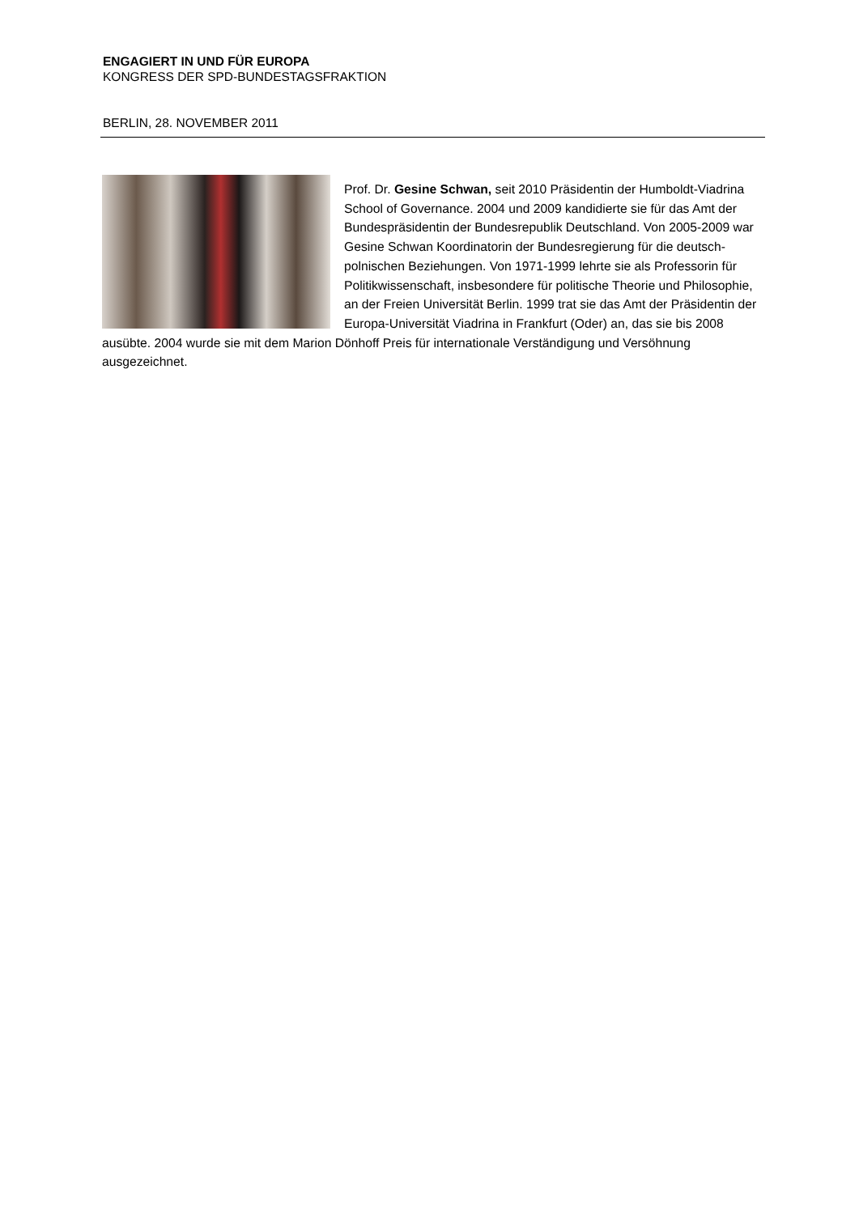ENGAGIERT IN UND FÜR EUROPA
KONGRESS DER SPD-BUNDESTAGSFRAKTION
BERLIN, 28. NOVEMBER 2011
Prof. Dr. Gesine Schwan, seit 2010 Präsidentin der Humboldt-Viadrina School of Governance. 2004 und 2009 kandidierte sie für das Amt der Bundespräsidentin der Bundesrepublik Deutschland. Von 2005-2009 war Gesine Schwan Koordinatorin der Bundesregierung für die deutsch-polnischen Beziehungen. Von 1971-1999 lehrte sie als Professorin für Politikwissenschaft, insbesondere für politische Theorie und Philosophie, an der Freien Universität Berlin. 1999 trat sie das Amt der Präsidentin der Europa-Universität Viadrina in Frankfurt (Oder) an, das sie bis 2008 ausübte. 2004 wurde sie mit dem Marion Dönhoff Preis für internationale Verständigung und Versöhnung ausgezeichnet.